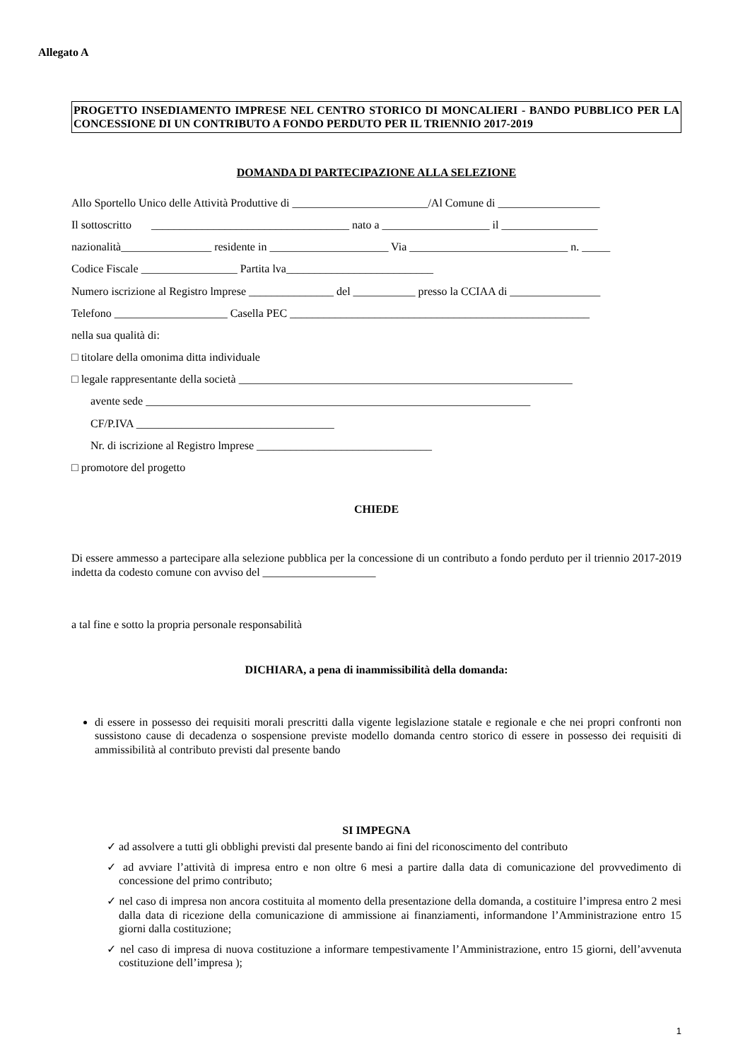Allegato A
PROGETTO INSEDIAMENTO IMPRESE NEL CENTRO STORICO DI MONCALIERI - BANDO PUBBLICO PER LA CONCESSIONE DI UN CONTRIBUTO A FONDO PERDUTO PER IL TRIENNIO 2017-2019
DOMANDA DI PARTECIPAZIONE ALLA SELEZIONE
Allo Sportello Unico delle Attività Produttive di ________________________/Al Comune di __________________
Il sottoscritto ___________________________________ nato a ___________________ il _________________
nazionalità________________ residente in _____________________ Via ____________________________ n. _____
Codice Fiscale _________________ Partita lva__________________________
Numero iscrizione al Registro lmprese _______________ del ___________ presso la CCIAA di ________________
Telefono ____________________ Casella PEC _____________________________________________________
nella sua qualità di:
□ titolare della omonima ditta individuale
□ legale rappresentante della società ___________________________________________________________
avente sede ____________________________________________________________________
CF/P.IVA ___________________________________
Nr. di iscrizione al Registro lmprese _______________________________
□ promotore del progetto
CHIEDE
Di essere ammesso a partecipare alla selezione pubblica per la concessione di un contributo a fondo perduto per il triennio 2017-2019 indetta da codesto comune con avviso del ____________________
a tal fine e sotto la propria personale responsabilità
DICHIARA, a pena di inammissibilità della domanda:
di essere in possesso dei requisiti morali prescritti dalla vigente legislazione statale e regionale e che nei propri confronti non sussistono cause di decadenza o sospensione previste modello domanda centro storico di essere in possesso dei requisiti di ammissibilità al contributo previsti dal presente bando
SI IMPEGNA
✓ ad assolvere a tutti gli obblighi previsti dal presente bando ai fini del riconoscimento del contributo
✓ ad avviare l’attività di impresa entro e non oltre 6 mesi a partire dalla data di comunicazione del provvedimento di concessione del primo contributo;
✓ nel caso di impresa non ancora costituita al momento della presentazione della domanda, a costituire l’impresa entro 2 mesi dalla data di ricezione della comunicazione di ammissione ai finanziamenti, informandone l’Amministrazione entro 15 giorni dalla costituzione;
✓ nel caso di impresa di nuova costituzione a informare tempestivamente l’Amministrazione, entro 15 giorni, dell’avvenuta costituzione dell’impresa );
1